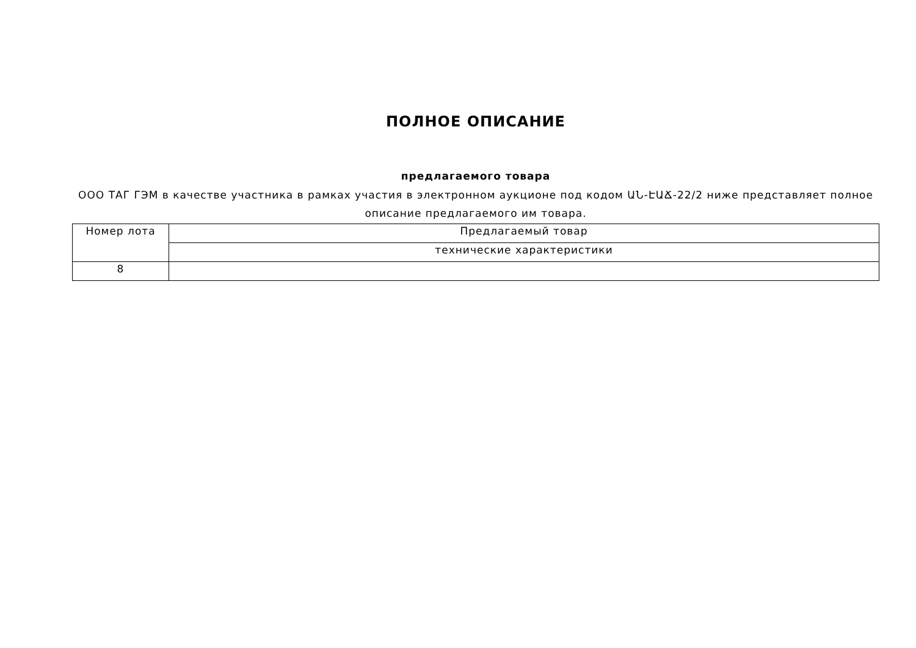ПОЛНОЕ ОПИСАНИЕ
предлагаемого товара
ООО ТАГ ГЭМ в качестве участника в рамках участия в электронном аукционе под кодом ԱՆ-ԷԱՃ-22/2 ниже представляет полное описание предлагаемого им товара.
| Номер лота | Предлагаемый товар |
| --- | --- |
| | технические характеристики |
| 8 | |